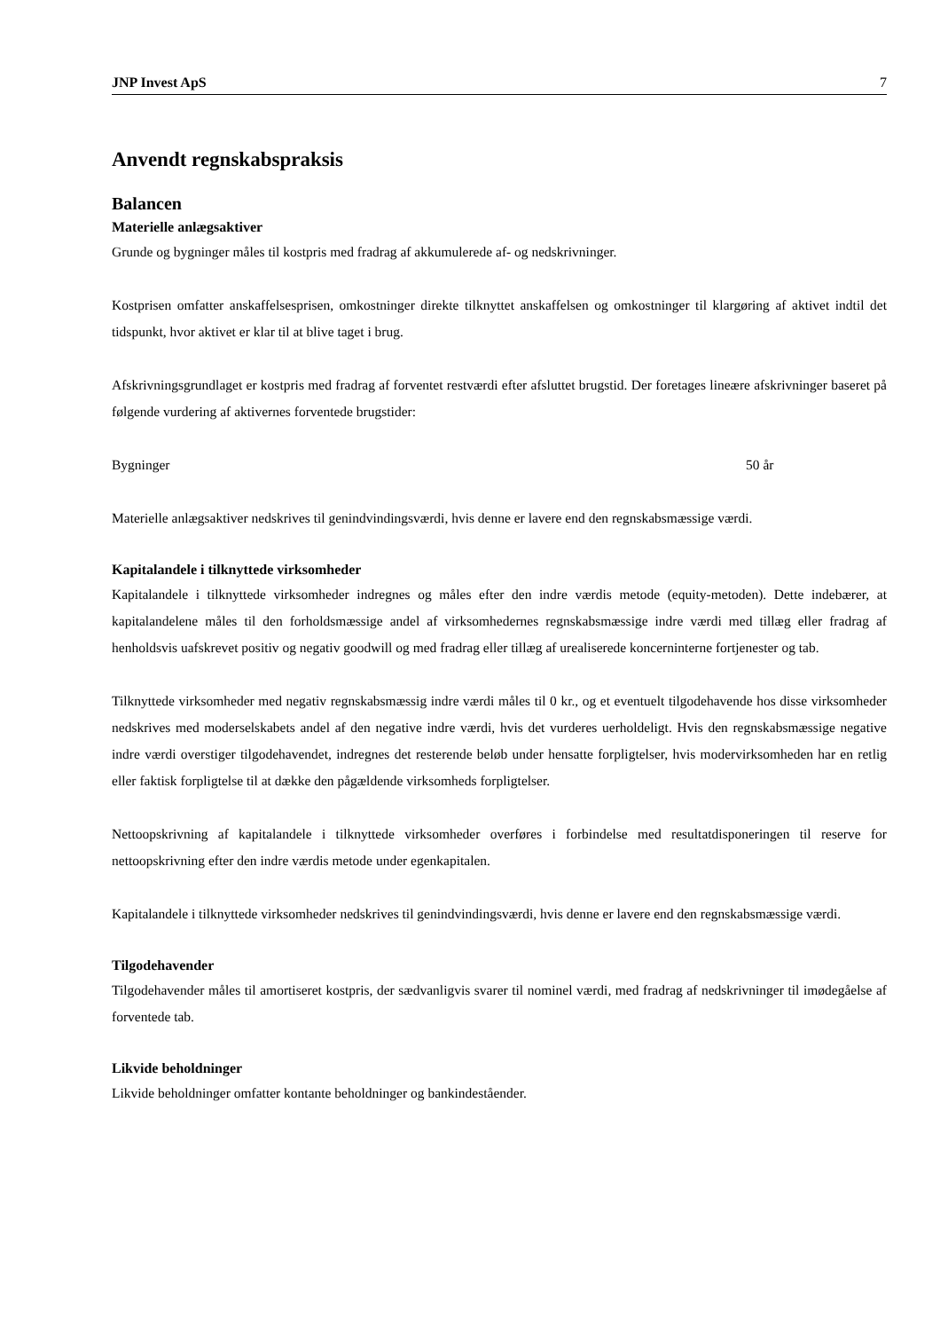JNP Invest ApS 7
Anvendt regnskabspraksis
Balancen
Materielle anlægsaktiver
Grunde og bygninger måles til kostpris med fradrag af akkumulerede af- og nedskrivninger.
Kostprisen omfatter anskaffelsesprisen, omkostninger direkte tilknyttet anskaffelsen og omkostninger til klargøring af aktivet indtil det tidspunkt, hvor aktivet er klar til at blive taget i brug.
Afskrivningsgrundlaget er kostpris med fradrag af forventet restværdi efter afsluttet brugstid. Der foretages lineære afskrivninger baseret på følgende vurdering af aktivernes forventede brugstider:
Bygninger 50 år
Materielle anlægsaktiver nedskrives til genindvindingsværdi, hvis denne er lavere end den regnskabsmæssige værdi.
Kapitalandele i tilknyttede virksomheder
Kapitalandele i tilknyttede virksomheder indregnes og måles efter den indre værdis metode (equity-metoden). Dette indebærer, at kapitalandelene måles til den forholdsmæssige andel af virksomhedernes regnskabsmæssige indre værdi med tillæg eller fradrag af henholdsvis uafskrevet positiv og negativ goodwill og med fradrag eller tillæg af urealiserede koncerninterne fortjenester og tab.
Tilknyttede virksomheder med negativ regnskabsmæssig indre værdi måles til 0 kr., og et eventuelt tilgodehavende hos disse virksomheder nedskrives med moderselskabets andel af den negative indre værdi, hvis det vurderes uerholdeligt. Hvis den regnskabsmæssige negative indre værdi overstiger tilgodehavendet, indregnes det resterende beløb under hensatte forpligtelser, hvis modervirksomheden har en retlig eller faktisk forpligtelse til at dække den pågældende virksomheds forpligtelser.
Nettoopskrivning af kapitalandele i tilknyttede virksomheder overføres i forbindelse med resultatdisponeringen til reserve for nettoopskrivning efter den indre værdis metode under egenkapitalen.
Kapitalandele i tilknyttede virksomheder nedskrives til genindvindingsværdi, hvis denne er lavere end den regnskabsmæssige værdi.
Tilgodehavender
Tilgodehavender måles til amortiseret kostpris, der sædvanligvis svarer til nominel værdi, med fradrag af nedskrivninger til imødegåelse af forventede tab.
Likvide beholdninger
Likvide beholdninger omfatter kontante beholdninger og bankindeståender.